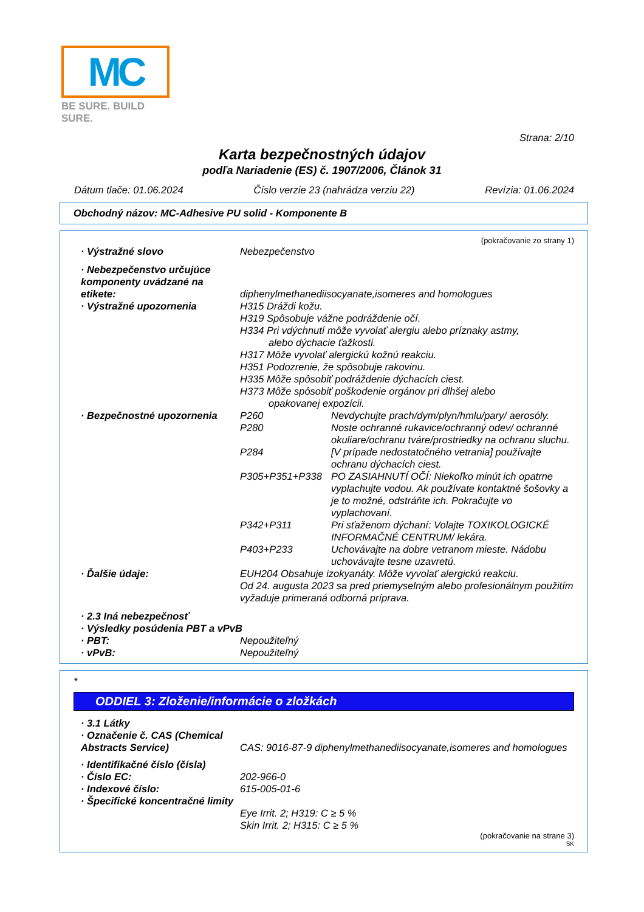MC
BE SURE. BUILD SURE.
Strana: 2/10
Karta bezpečnostných údajov
podľa Nariadenie (ES) č. 1907/2006, Článok 31
Dátum tlače: 01.06.2024 Číslo verzie 23 (nahrádza verziu 22) Revízia: 01.06.2024
Obchodný názov: MC-Adhesive PU solid - Komponente B
(pokračovanie zo strany 1)
· Výstražné slovo Nebezpečenstvo
· Nebezpečenstvo určujúce komponenty uvádzané na etikete:
diphenylmethanediisocyanate,isomeres and homologues
· Výstražné upozornenia H315 Dráždi kožu.
H319 Spôsobuje vážne podráždenie očí.
H334 Pri vdýchnutí môže vyvolať alergiu alebo príznaky astmy,
alebo dýchacie ťažkosti.
H317 Môže vyvolať alergickú kožnú reakciu.
H351 Podozrenie, že spôsobuje rakovinu.
H335 Môže spôsobiť podráždenie dýchacích ciest.
H373 Môže spôsobiť poškodenie orgánov pri dlhšej alebo
opakovanej expozícii.
· Bezpečnostné upozornenia P260 Nevdychujte prach/dym/plyn/hmlu/pary/ aerosóly.
P280 Noste ochranné rukavice/ochranný odev/ ochranné okuliare/ochranu tváre/prostriedky na ochranu sluchu.
P284 [V prípade nedostatočného vetrania] používajte ochranu dýchacích ciest.
P305+P351+P338 PO ZASIAHNUTÍ OČÍ: Niekoľko minút ich opatrne vyplachujte vodou. Ak používate kontaktné šošovky a je to možné, odstráňte ich. Pokračujte vo vyplachovaní.
P342+P311 Pri sťaženom dýchaní: Volajte TOXIKOLOGICKÉ INFORMAČNÉ CENTRUM/ lekára.
P403+P233 Uchovávajte na dobre vetranom mieste. Nádobu uchovávajte tesne uzavretú.
· Ďalšie údaje: EUH204 Obsahuje izokyanáty. Môže vyvolať alergickú reakciu.
Od 24. augusta 2023 sa pred priemyselným alebo profesionálnym použitím vyžaduje primeraná odborná príprava.
· 2.3 Iná nebezpečnosť
· Výsledky posúdenia PBT a vPvB
· PBT: Nepoužiteľný
· vPvB: Nepoužiteľný
*
ODDIEL 3: Zloženie/informácie o zložkách
· 3.1 Látky
· Označenie č. CAS (Chemical Abstracts Service)
CAS: 9016-87-9 diphenylmethanediisocyanate,isomeres and homologues
· Identifikačné číslo (čísla)
· Číslo EC: 202-966-0
· Indexové číslo: 615-005-01-6
· Špecifické koncentračné limity
Eye Irrit. 2; H319: C ≥ 5 %
Skin Irrit. 2; H315: C ≥ 5 %
(pokračovanie na strane 3)
SK